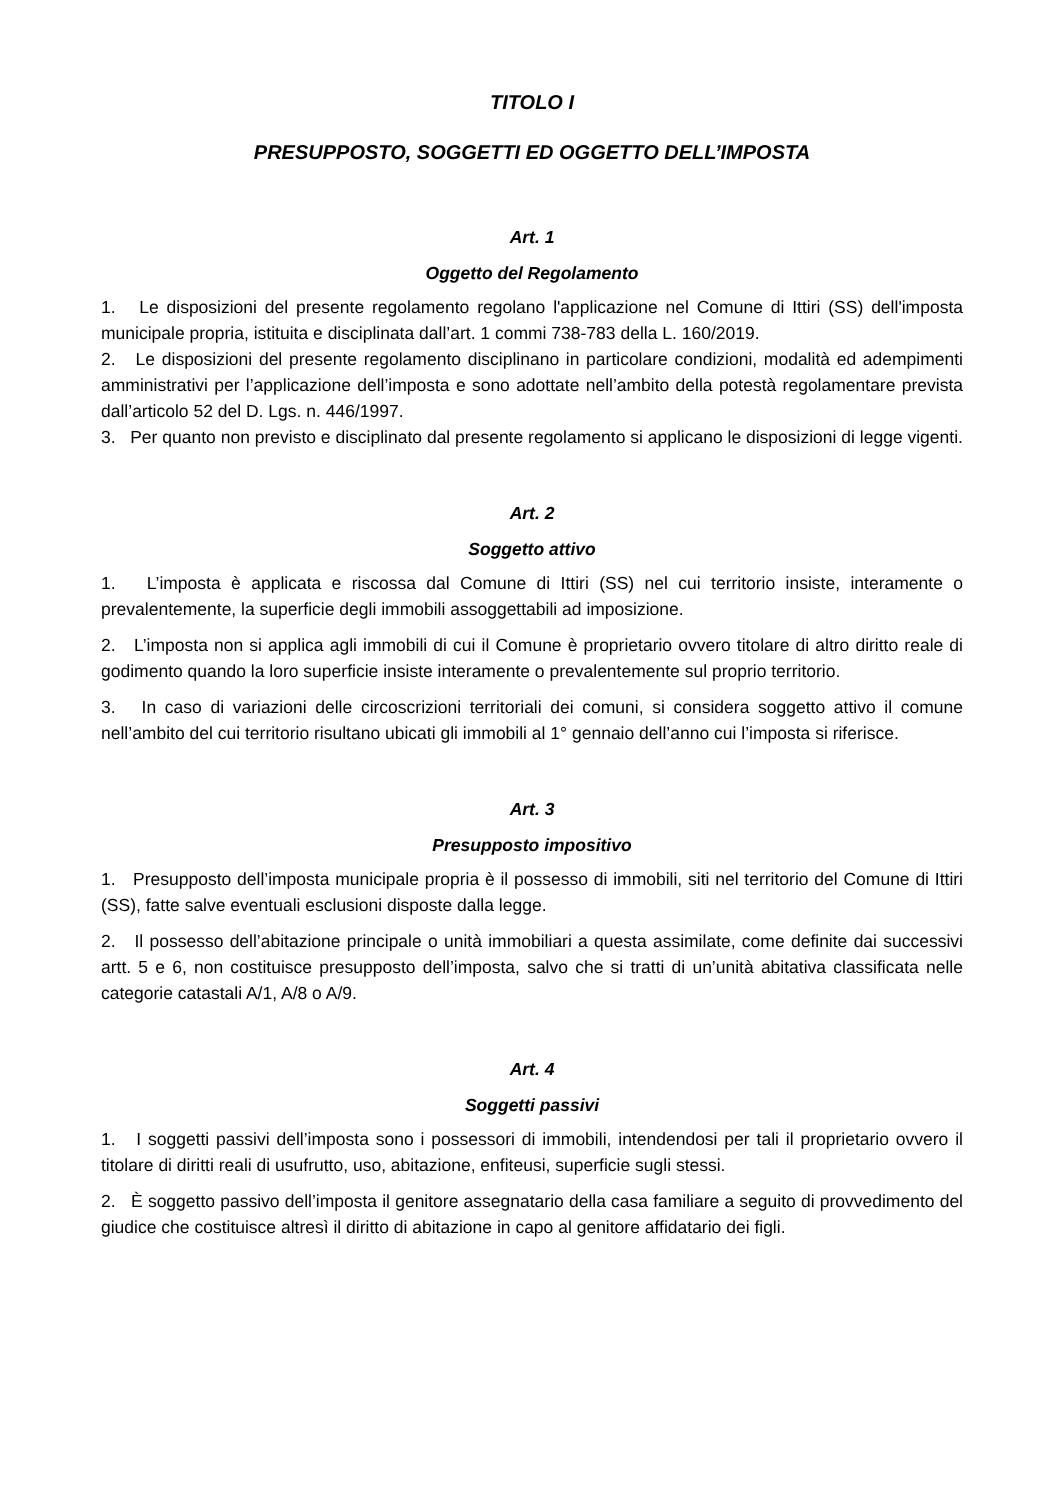TITOLO I
PRESUPPOSTO, SOGGETTI ED OGGETTO DELL’IMPOSTA
Art. 1
Oggetto del Regolamento
1. Le disposizioni del presente regolamento regolano l'applicazione nel Comune di Ittiri (SS) dell'imposta municipale propria, istituita e disciplinata dall’art. 1 commi 738-783 della L. 160/2019.
2. Le disposizioni del presente regolamento disciplinano in particolare condizioni, modalità ed adempimenti amministrativi per l’applicazione dell’imposta e sono adottate nell’ambito della potestà regolamentare prevista dall’articolo 52 del D. Lgs. n. 446/1997.
3. Per quanto non previsto e disciplinato dal presente regolamento si applicano le disposizioni di legge vigenti.
Art. 2
Soggetto attivo
1. L’imposta è applicata e riscossa dal Comune di Ittiri (SS) nel cui territorio insiste, interamente o prevalentemente, la superficie degli immobili assoggettabili ad imposizione.
2. L’imposta non si applica agli immobili di cui il Comune è proprietario ovvero titolare di altro diritto reale di godimento quando la loro superficie insiste interamente o prevalentemente sul proprio territorio.
3. In caso di variazioni delle circoscrizioni territoriali dei comuni, si considera soggetto attivo il comune nell’ambito del cui territorio risultano ubicati gli immobili al 1° gennaio dell’anno cui l’imposta si riferisce.
Art. 3
Presupposto impositivo
1. Presupposto dell’imposta municipale propria è il possesso di immobili, siti nel territorio del Comune di Ittiri (SS), fatte salve eventuali esclusioni disposte dalla legge.
2. Il possesso dell’abitazione principale o unità immobiliari a questa assimilate, come definite dai successivi artt. 5 e 6, non costituisce presupposto dell’imposta, salvo che si tratti di un’unità abitativa classificata nelle categorie catastali A/1, A/8 o A/9.
Art. 4
Soggetti passivi
1. I soggetti passivi dell’imposta sono i possessori di immobili, intendendosi per tali il proprietario ovvero il titolare di diritti reali di usufrutto, uso, abitazione, enfiteusi, superficie sugli stessi.
2. È soggetto passivo dell’imposta il genitore assegnatario della casa familiare a seguito di provvedimento del giudice che costituisce altresì il diritto di abitazione in capo al genitore affidatario dei figli.